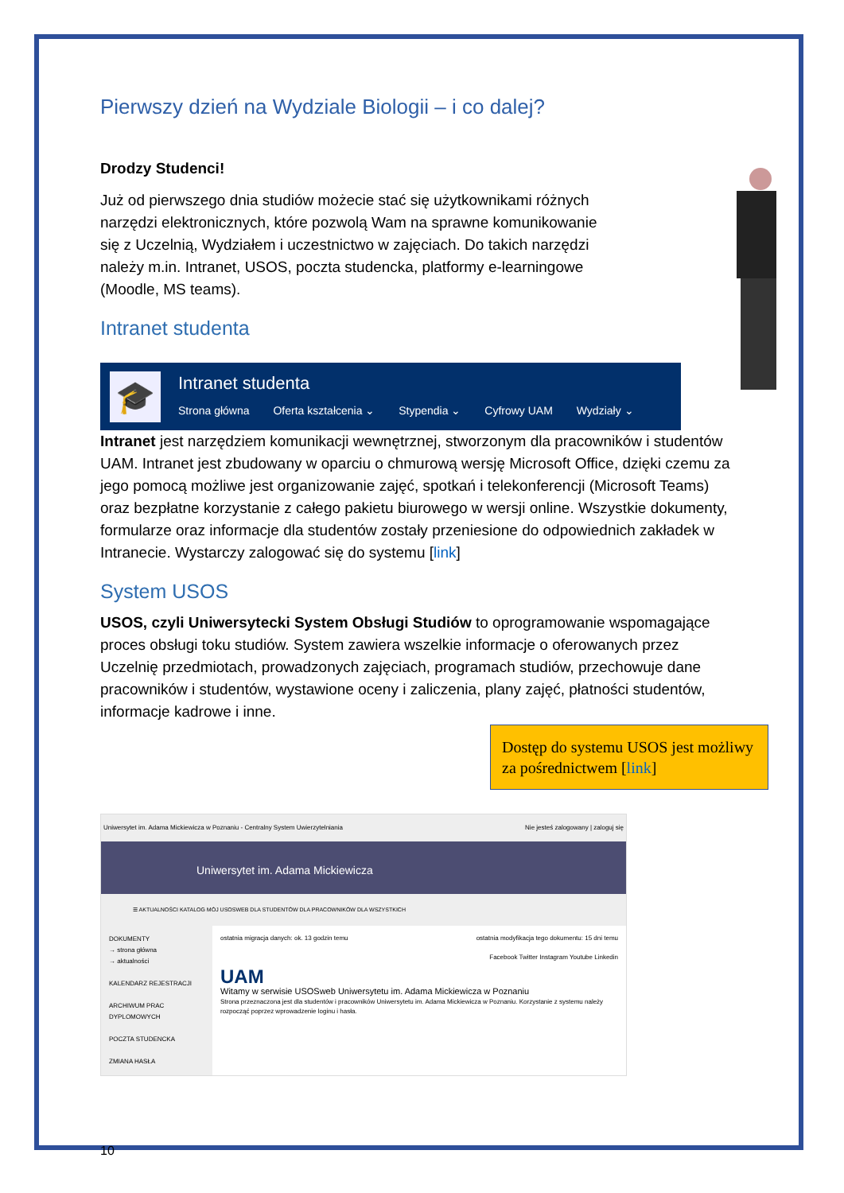Pierwszy dzień na Wydziale Biologii – i co dalej?
Drodzy Studenci!
Już od pierwszego dnia studiów możecie stać się użytkownikami różnych narzędzi elektronicznych, które pozwolą Wam na sprawne komunikowanie się z Uczelnią, Wydziałem i uczestnictwo w zajęciach. Do takich narzędzi należy m.in. Intranet, USOS, poczta studencka, platformy e-learningowe (Moodle, MS teams).
Intranet studenta
🎓
Intranet studenta
Strona główna Oferta kształcenia ⌄ Stypendia ⌄ Cyfrowy UAM Wydziały ⌄
Intranet jest narzędziem komunikacji wewnętrznej, stworzonym dla pracowników i studentów UAM. Intranet jest zbudowany w oparciu o chmurową wersję Microsoft Office, dzięki czemu za jego pomocą możliwe jest organizowanie zajęć, spotkań i telekonferencji (Microsoft Teams) oraz bezpłatne korzystanie z całego pakietu biurowego w wersji online. Wszystkie dokumenty, formularze oraz informacje dla studentów zostały przeniesione do odpowiednich zakładek w Intranecie. Wystarczy zalogować się do systemu [link]
System USOS
USOS, czyli Uniwersytecki System Obsługi Studiów to oprogramowanie wspomagające proces obsługi toku studiów. System zawiera wszelkie informacje o oferowanych przez Uczelnię przedmiotach, prowadzonych zajęciach, programach studiów, przechowuje dane pracowników i studentów, wystawione oceny i zaliczenia, plany zajęć, płatności studentów, informacje kadrowe i inne.
Dostęp do systemu USOS jest możliwy za pośrednictwem [link]
Uniwersytet im. Adama Mickiewicza w Poznaniu - Centralny System Uwierzytelniania Nie jesteś zalogowany | zaloguj się
Uniwersytet im. Adama Mickiewicza
☰ AKTUALNOŚCI KATALOG MÓJ USOSWEB DLA STUDENTÓW DLA PRACOWNIKÓW DLA WSZYSTKICH
DOKUMENTY
→ strona główna
→ aktualności
KALENDARZ REJESTRACJI
ARCHIWUM PRAC DYPLOMOWYCH
POCZTA STUDENCKA
ZMIANA HASŁA
ostatnia migracja danych: ok. 13 godzin temu ostatnia modyfikacja tego dokumentu: 15 dni temu
Facebook Twitter Instagram Youtube Linkedin
UAM
Witamy w serwisie USOSweb Uniwersytetu im. Adama Mickiewicza w Poznaniu
Strona przeznaczona jest dla studentów i pracowników Uniwersytetu im. Adama Mickiewicza w Poznaniu. Korzystanie z systemu należy rozpocząć poprzez wprowadzenie loginu i hasła.
10